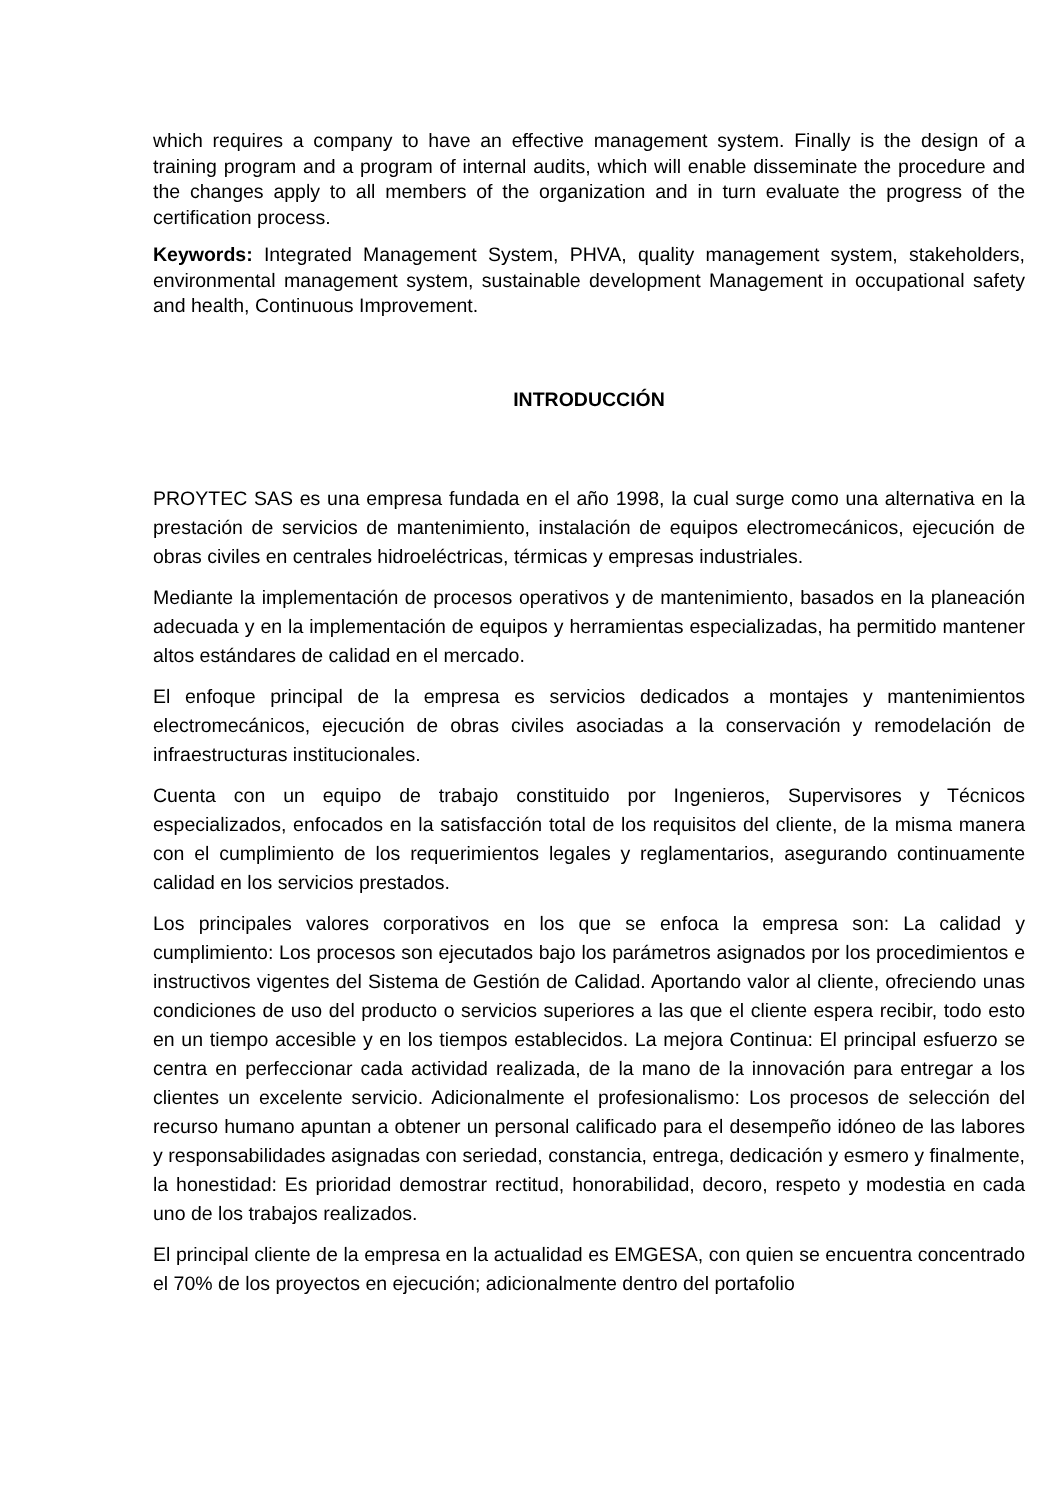which requires a company to have an effective management system. Finally is the design of a training program and a program of internal audits, which will enable disseminate the procedure and the changes apply to all members of the organization and in turn evaluate the progress of the certification process.
Keywords: Integrated Management System, PHVA, quality management system, stakeholders, environmental management system, sustainable development Management in occupational safety and health, Continuous Improvement.
INTRODUCCIÓN
PROYTEC SAS es una empresa fundada en el año 1998, la cual surge como una alternativa en la prestación de servicios de mantenimiento, instalación de equipos electromecánicos, ejecución de obras civiles en centrales hidroeléctricas, térmicas y empresas industriales.
Mediante la implementación de procesos operativos y de mantenimiento, basados en la planeación adecuada y en la implementación de equipos y herramientas especializadas, ha permitido mantener altos estándares de calidad en el mercado.
El enfoque principal de la empresa es servicios dedicados a montajes y mantenimientos electromecánicos, ejecución de obras civiles asociadas a la conservación y remodelación de infraestructuras institucionales.
Cuenta con un equipo de trabajo constituido por Ingenieros, Supervisores y Técnicos especializados, enfocados en la satisfacción total de los requisitos del cliente, de la misma manera con el cumplimiento de los requerimientos legales y reglamentarios, asegurando continuamente calidad en los servicios prestados.
Los principales valores corporativos en los que se enfoca la empresa son: La calidad y cumplimiento: Los procesos son ejecutados bajo los parámetros asignados por los procedimientos e instructivos vigentes del Sistema de Gestión de Calidad. Aportando valor al cliente, ofreciendo unas condiciones de uso del producto o servicios superiores a las que el cliente espera recibir, todo esto en un tiempo accesible y en los tiempos establecidos. La mejora Continua: El principal esfuerzo se centra en perfeccionar cada actividad realizada, de la mano de la innovación para entregar a los clientes un excelente servicio. Adicionalmente el profesionalismo: Los procesos de selección del recurso humano apuntan a obtener un personal calificado para el desempeño idóneo de las labores y responsabilidades asignadas con seriedad, constancia, entrega, dedicación y esmero y finalmente, la honestidad: Es prioridad demostrar rectitud, honorabilidad, decoro, respeto y modestia en cada uno de los trabajos realizados.
El principal cliente de la empresa en la actualidad es EMGESA, con quien se encuentra concentrado el 70% de los proyectos en ejecución; adicionalmente dentro del portafolio